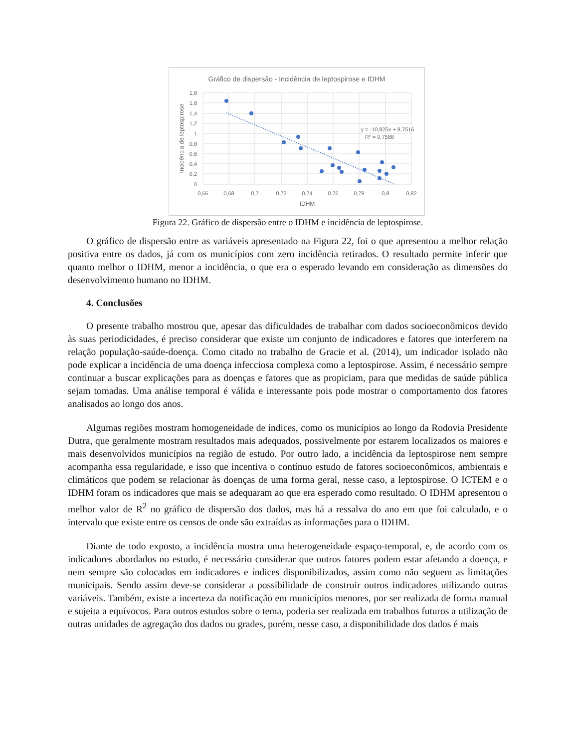Gráfico de dispersão - Incidência de leptospirose e IDHM
y = -10,825x + 8,7516
R² = 0,7588
1,8
1,6
1,4
1,2
1
0,8
0,6
0,4
0,2
0
0,66
0,68
0,7
0,72
0,74
0,76
0,78
0,8
0,82
IDHM
Incidência de leptospirose
Figura 22. Gráfico de dispersão entre o IDHM e incidência de leptospirose.
O gráfico de dispersão entre as variáveis apresentado na Figura 22, foi o que apresentou a melhor relação positiva entre os dados, já com os municípios com zero incidência retirados. O resultado permite inferir que quanto melhor o IDHM, menor a incidência, o que era o esperado levando em consideração as dimensões do desenvolvimento humano no IDHM.
4. Conclusões
O presente trabalho mostrou que, apesar das dificuldades de trabalhar com dados socioeconômicos devido às suas periodicidades, é preciso considerar que existe um conjunto de indicadores e fatores que interferem na relação população-saúde-doença. Como citado no trabalho de Gracie et al. (2014), um indicador isolado não pode explicar a incidência de uma doença infecciosa complexa como a leptospirose. Assim, é necessário sempre continuar a buscar explicações para as doenças e fatores que as propiciam, para que medidas de saúde pública sejam tomadas. Uma análise temporal é válida e interessante pois pode mostrar o comportamento dos fatores analisados ao longo dos anos.
Algumas regiões mostram homogeneidade de índices, como os municípios ao longo da Rodovia Presidente Dutra, que geralmente mostram resultados mais adequados, possivelmente por estarem localizados os maiores e mais desenvolvidos municípios na região de estudo. Por outro lado, a incidência da leptospirose nem sempre acompanha essa regularidade, e isso que incentiva o contínuo estudo de fatores socioeconômicos, ambientais e climáticos que podem se relacionar às doenças de uma forma geral, nesse caso, a leptospirose. O ICTEM e o IDHM foram os indicadores que mais se adequaram ao que era esperado como resultado. O IDHM apresentou o melhor valor de R<sup>2</sup> no gráfico de dispersão dos dados, mas há a ressalva do ano em que foi calculado, e o intervalo que existe entre os censos de onde são extraídas as informações para o IDHM.
Diante de todo exposto, a incidência mostra uma heterogeneidade espaço-temporal, e, de acordo com os indicadores abordados no estudo, é necessário considerar que outros fatores podem estar afetando a doença, e nem sempre são colocados em indicadores e índices disponibilizados, assim como não seguem as limitações municipais. Sendo assim deve-se considerar a possibilidade de construir outros indicadores utilizando outras variáveis. Também, existe a incerteza da notificação em municípios menores, por ser realizada de forma manual e sujeita a equívocos. Para outros estudos sobre o tema, poderia ser realizada em trabalhos futuros a utilização de outras unidades de agregação dos dados ou grades, porém, nesse caso, a disponibilidade dos dados é mais